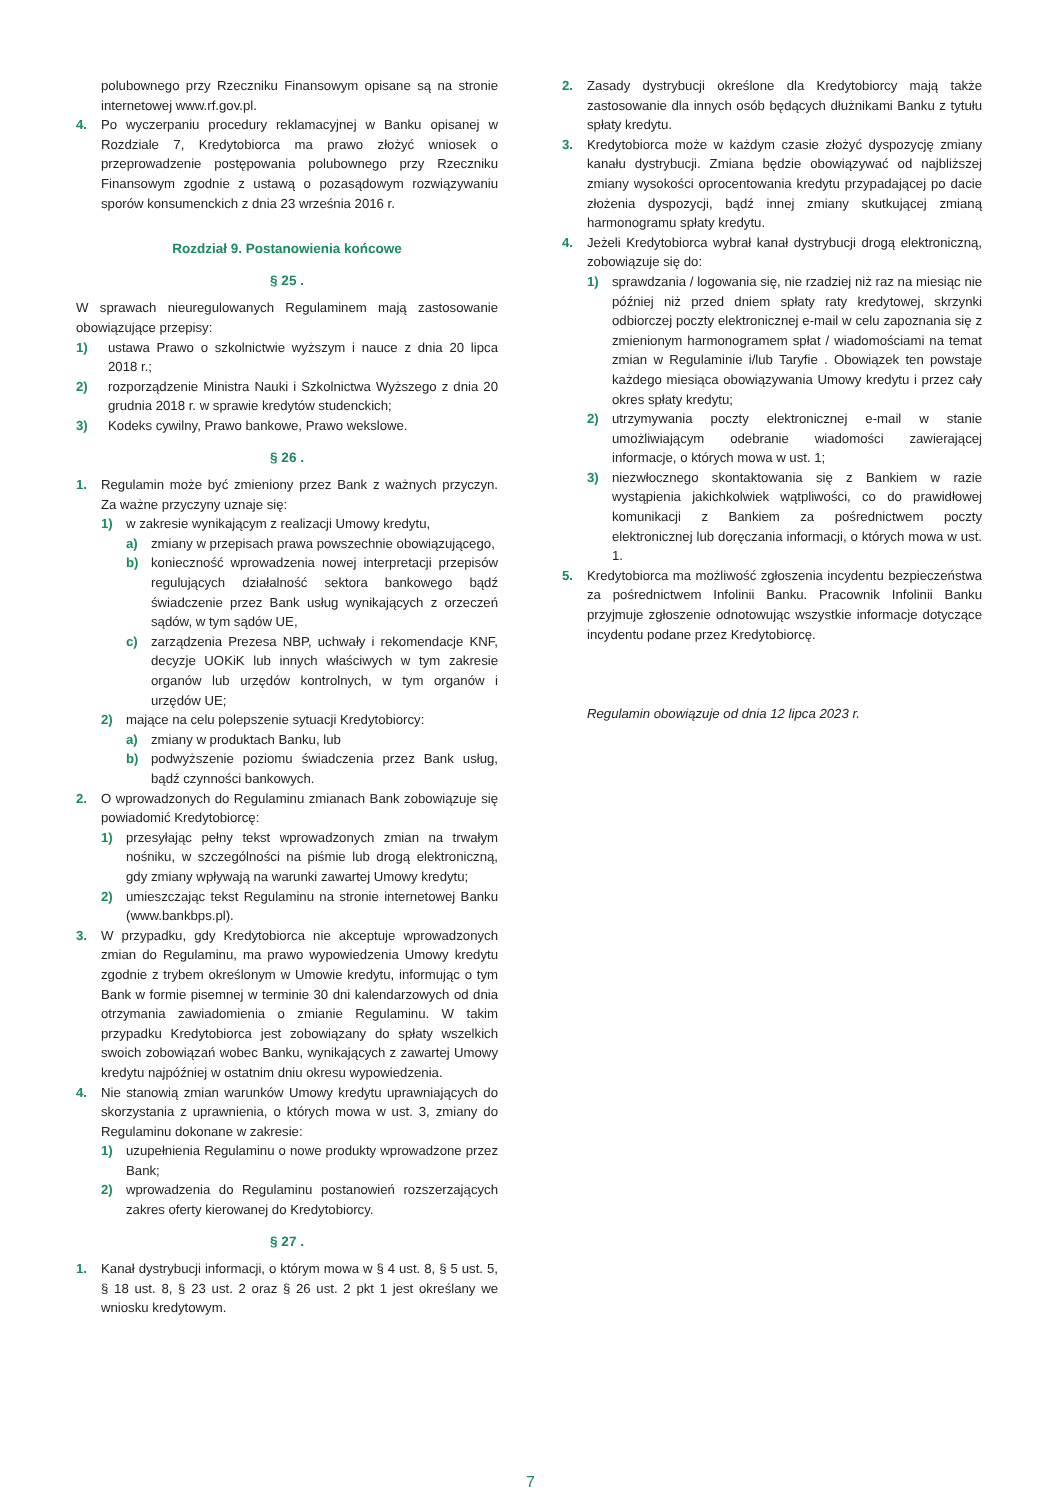polubownego przy Rzeczniku Finansowym opisane są na stronie internetowej www.rf.gov.pl.
4. Po wyczerpaniu procedury reklamacyjnej w Banku opisanej w Rozdziale 7, Kredytobiorca ma prawo złożyć wniosek o przeprowadzenie postępowania polubownego przy Rzeczniku Finansowym zgodnie z ustawą o pozasądowym rozwiązywaniu sporów konsumenckich z dnia 23 września 2016 r.
Rozdział 9. Postanowienia końcowe
§ 25 .
W sprawach nieuregulowanych Regulaminem mają zastosowanie obowiązujące przepisy:
1) ustawa Prawo o szkolnictwie wyższym i nauce z dnia 20 lipca 2018 r.;
2) rozporządzenie Ministra Nauki i Szkolnictwa Wyższego z dnia 20 grudnia 2018 r. w sprawie kredytów studenckich;
3) Kodeks cywilny, Prawo bankowe, Prawo wekslowe.
§ 26 .
1. Regulamin może być zmieniony przez Bank z ważnych przyczyn. Za ważne przyczyny uznaje się:
1) w zakresie wynikającym z realizacji Umowy kredytu,
a) zmiany w przepisach prawa powszechnie obowiązującego,
b) konieczność wprowadzenia nowej interpretacji przepisów regulujących działalność sektora bankowego bądź świadczenie przez Bank usług wynikających z orzeczeń sądów, w tym sądów UE,
c) zarządzenia Prezesa NBP, uchwały i rekomendacje KNF, decyzje UOKiK lub innych właściwych w tym zakresie organów lub urzędów kontrolnych, w tym organów i urzędów UE;
2) mające na celu polepszenie sytuacji Kredytobiorcy:
a) zmiany w produktach Banku, lub
b) podwyższenie poziomu świadczenia przez Bank usług, bądź czynności bankowych.
2. O wprowadzonych do Regulaminu zmianach Bank zobowiązuje się powiadomić Kredytobiorcę:
1) przesyłając pełny tekst wprowadzonych zmian na trwałym nośniku, w szczególności na piśmie lub drogą elektroniczną, gdy zmiany wpływają na warunki zawartej Umowy kredytu;
2) umieszczając tekst Regulaminu na stronie internetowej Banku (www.bankbps.pl).
3. W przypadku, gdy Kredytobiorca nie akceptuje wprowadzonych zmian do Regulaminu, ma prawo wypowiedzenia Umowy kredytu zgodnie z trybem określonym w Umowie kredytu, informując o tym Bank w formie pisemnej w terminie 30 dni kalendarzowych od dnia otrzymania zawiadomienia o zmianie Regulaminu. W takim przypadku Kredytobiorca jest zobowiązany do spłaty wszelkich swoich zobowiązań wobec Banku, wynikających z zawartej Umowy kredytu najpóźniej w ostatnim dniu okresu wypowiedzenia.
4. Nie stanowią zmian warunków Umowy kredytu uprawniających do skorzystania z uprawnienia, o których mowa w ust. 3, zmiany do Regulaminu dokonane w zakresie:
1) uzupełnienia Regulaminu o nowe produkty wprowadzone przez Bank;
2) wprowadzenia do Regulaminu postanowień rozszerzających zakres oferty kierowanej do Kredytobiorcy.
§ 27 .
1. Kanał dystrybucji informacji, o którym mowa w § 4 ust. 8, § 5 ust. 5, § 18 ust. 8, § 23 ust. 2 oraz § 26 ust. 2 pkt 1 jest określany we wniosku kredytowym.
2. Zasady dystrybucji określone dla Kredytobiorcy mają także zastosowanie dla innych osób będących dłużnikami Banku z tytułu spłaty kredytu.
3. Kredytobiorca może w każdym czasie złożyć dyspozycję zmiany kanału dystrybucji. Zmiana będzie obowiązywać od najbliższej zmiany wysokości oprocentowania kredytu przypadającej po dacie złożenia dyspozycji, bądź innej zmiany skutkującej zmianą harmonogramu spłaty kredytu.
4. Jeżeli Kredytobiorca wybrał kanał dystrybucji drogą elektroniczną, zobowiązuje się do:
1) sprawdzania / logowania się, nie rzadziej niż raz na miesiąc nie później niż przed dniem spłaty raty kredytowej, skrzynki odbiorczej poczty elektronicznej e-mail w celu zapoznania się z zmienionym harmonogramem spłat / wiadomościami na temat zmian w Regulaminie i/lub Taryfie . Obowiązek ten powstaje każdego miesiąca obowiązywania Umowy kredytu i przez cały okres spłaty kredytu;
2) utrzymywania poczty elektronicznej e-mail w stanie umożliwiającym odebranie wiadomości zawierającej informacje, o których mowa w ust. 1;
3) niezwłocznego skontaktowania się z Bankiem w razie wystąpienia jakichkolwiek wątpliwości, co do prawidłowej komunikacji z Bankiem za pośrednictwem poczty elektronicznej lub doręczania informacji, o których mowa w ust. 1.
5. Kredytobiorca ma możliwość zgłoszenia incydentu bezpieczeństwa za pośrednictwem Infolinii Banku. Pracownik Infolinii Banku przyjmuje zgłoszenie odnotowując wszystkie informacje dotyczące incydentu podane przez Kredytobiorcę.
Regulamin obowiązuje od dnia 12 lipca 2023 r.
7